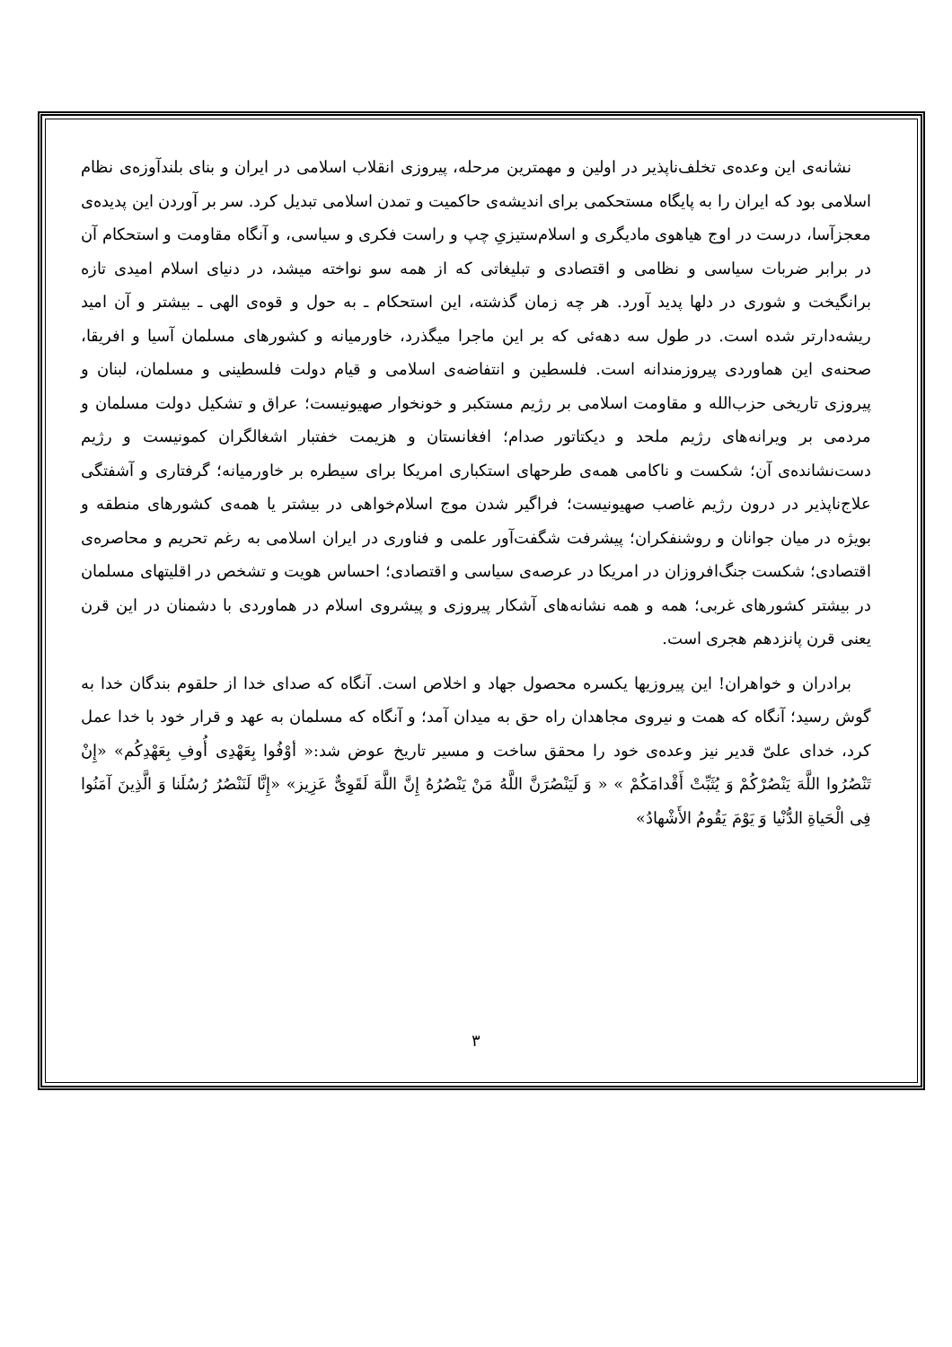نشانه‌ی این وعده‌ی تخلف‌ناپذیر در اولین و مهمترین مرحله، پیروزی انقلاب اسلامی در ایران و بنای بلندآوزه‌ی نظام اسلامی بود که ایران را به پایگاه مستحکمی برای اندیشه‌ی حاکمیت و تمدن اسلامی تبدیل کرد. سر بر آوردن این پدیده‌ی معجزآسا، درست در اوج هیاهوی مادیگری و اسلام‌ستیزیِ چپ و راست فکری و سیاسی، و آنگاه مقاومت و استحکام آن در برابر ضربات سیاسی و نظامی و اقتصادی و تبلیغاتی که از همه سو نواخته میشد، در دنیای اسلام امیدی تازه برانگیخت و شوری در دلها پدید آورد. هر چه زمان گذشته، این استحکام ـ به حول و قوه‌ی الهی ـ بیشتر و آن امید ریشه‌دارتر شده است. در طول سه دهه‌ئی که بر این ماجرا میگذرد، خاورمیانه و کشورهای مسلمان آسیا و افریقا، صحنه‌ی این هماوردی پیروزمندانه است. فلسطین و انتفاضه‌ی اسلامی و قیام دولت فلسطینی و مسلمان، لبنان و پیروزی تاریخی حزب‌الله و مقاومت اسلامی بر رژیم مستکبر و خونخوار صهیونیست؛ عراق و تشکیل دولت مسلمان و مردمی بر ویرانه‌های رژیم ملحد و دیکتاتور صدام؛ افغانستان و هزیمت خفتبار اشغالگران کمونیست و رژیم دست‌نشانده‌ی آن؛ شکست و ناکامی همه‌ی طرحهای استکباری امریکا برای سیطره بر خاورمیانه؛ گرفتاری و آشفتگی علاج‌ناپذیر در درون رژیم غاصب صهیونیست؛ فراگیر شدن موج اسلام‌خواهی در بیشتر یا همه‌ی کشورهای منطقه و بویژه در میان جوانان و روشنفکران؛ پیشرفت شگفت‌آور علمی و فناوری در ایران اسلامی به رغم تحریم و محاصره‌ی اقتصادی؛ شکست جنگ‌افروزان در امریکا در عرصه‌ی سیاسی و اقتصادی؛ احساس هویت و تشخص در اقلیتهای مسلمان در بیشتر کشورهای غربی؛ همه و همه نشانه‌های آشکار پیروزی و پیشروی اسلام در هماوردی با دشمنان در این قرن یعنی قرن پانزدهم هجری است.
برادران و خواهران! این پیروزیها یکسره محصول جهاد و اخلاص است. آنگاه که صدای خدا از حلقوم بندگان خدا به گوش رسید؛ آنگاه که همت و نیروی مجاهدان راه حق به میدان آمد؛ و آنگاه که مسلمان به عهد و قرار خود با خدا عمل کرد، خدای علیّ قدیر نیز وعده‌ی خود را محقق ساخت و مسیر تاریخ عوض شد:« أوْفُوا بِعَهْدِی أُوفِ بِعَهْدِکُم» «إِنْ تَنْصُرُوا اللَّهَ یَنْصُرْکُمْ وَ یُثَبِّتْ أَقْدامَکُمْ » « وَ لَیَنْصُرَنَّ اللَّهُ مَنْ یَنْصُرُهُ إِنَّ اللَّهَ لَقَوِیٌّ عَزِیز» «إِنَّا لَنَنْصُرُ رُسُلَنا وَ الَّذِینَ آمَنُوا فِی الْحَیاةِ الدُّنْیا وَ یَوْمَ یَقُومُ الأَشْهادُ»
٣